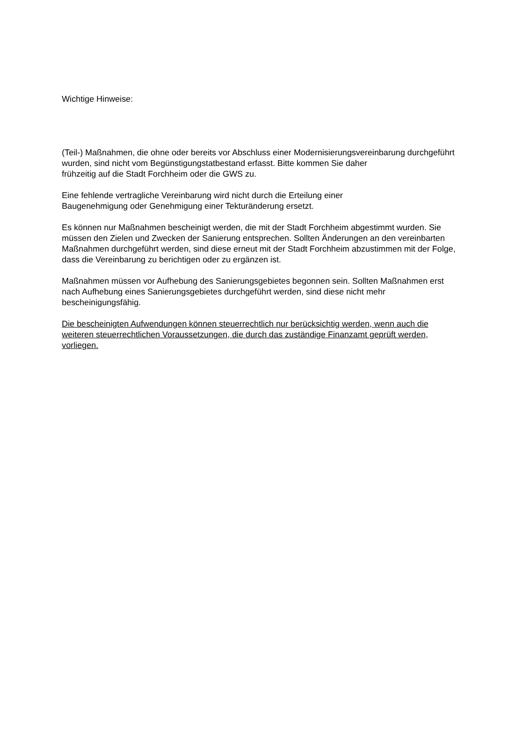Wichtige Hinweise:
(Teil-) Maßnahmen, die ohne oder bereits vor Abschluss einer Modernisierungsvereinbarung durchgeführt wurden, sind nicht vom Begünstigungstatbestand erfasst. Bitte kommen Sie daher
frühzeitig auf die Stadt Forchheim oder die GWS zu.
Eine fehlende vertragliche Vereinbarung wird nicht durch die Erteilung einer
Baugenehmigung oder Genehmigung einer Tekturänderung ersetzt.
Es können nur Maßnahmen bescheinigt werden, die mit der Stadt Forchheim abgestimmt wurden. Sie müssen den Zielen und Zwecken der Sanierung entsprechen. Sollten Änderungen an den vereinbarten Maßnahmen durchgeführt werden, sind diese erneut mit der Stadt Forchheim abzustimmen mit der Folge, dass die Vereinbarung zu berichtigen oder zu ergänzen ist.
Maßnahmen müssen vor Aufhebung des Sanierungsgebietes begonnen sein. Sollten Maßnahmen erst nach Aufhebung eines Sanierungsgebietes durchgeführt werden, sind diese nicht mehr bescheinigungsfähig.
Die bescheinigten Aufwendungen können steuerrechtlich nur berücksichtig werden, wenn auch die weiteren steuerrechtlichen Voraussetzungen, die durch das zuständige Finanzamt geprüft werden, vorliegen.